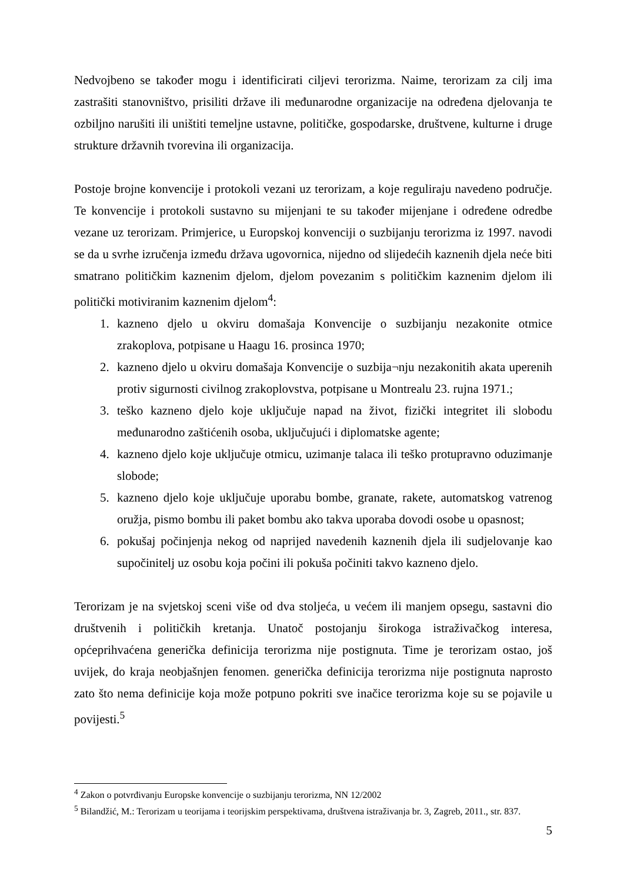Nedvojbeno se također mogu i identificirati ciljevi terorizma. Naime, terorizam za cilj ima zastrašiti stanovništvo, prisiliti države ili međunarodne organizacije na određena djelovanja te ozbiljno narušiti ili uništiti temeljne ustavne, političke, gospodarske, društvene, kulturne i druge strukture državnih tvorevina ili organizacija.
Postoje brojne konvencije i protokoli vezani uz terorizam, a koje reguliraju navedeno područje. Te konvencije i protokoli sustavno su mijenjani te su također mijenjane i određene odredbe vezane uz terorizam. Primjerice, u Europskoj konvenciji o suzbijanju terorizma iz 1997. navodi se da u svrhe izručenja između država ugovornica, nijedno od slijedećih kaznenih djela neće biti smatrano političkim kaznenim djelom, djelom povezanim s političkim kaznenim djelom ili politički motiviranim kaznenim djelom<sup>4</sup>:
1. kazneno djelo u okviru domašaja Konvencije o suzbijanju nezakonite otmice zrakoplova, potpisane u Haagu 16. prosinca 1970;
2. kazneno djelo u okviru domašaja Konvencije o suzbija¬nju nezakonitih akata uperenih protiv sigurnosti civilnog zrakoplovstva, potpisane u Montrealu 23. rujna 1971.;
3. teško kazneno djelo koje uključuje napad na život, fizički integritet ili slobodu međunarodno zaštićenih osoba, uključujući i diplomatske agente;
4. kazneno djelo koje uključuje otmicu, uzimanje talaca ili teško protupravno oduzimanje slobode;
5. kazneno djelo koje uključuje uporabu bombe, granate, rakete, automatskog vatrenog oružja, pismo bombu ili paket bombu ako takva uporaba dovodi osobe u opasnost;
6. pokušaj počinjenja nekog od naprijed navedenih kaznenih djela ili sudjelovanje kao supočinitelj uz osobu koja počini ili pokuša počiniti takvo kazneno djelo.
Terorizam je na svjetskoj sceni više od dva stoljeća, u većem ili manjem opsegu, sastavni dio društvenih i političkih kretanja. Unatoč postojanju širokoga istraživačkog interesa, općeprihvaćena generička definicija terorizma nije postignuta. Time je terorizam ostao, još uvijek, do kraja neobjašnjen fenomen. generička definicija terorizma nije postignuta naprosto zato što nema definicije koja može potpuno pokriti sve inačice terorizma koje su se pojavile u povijesti.<sup>5</sup>
<sup>4</sup> Zakon o potvrđivanju Europske konvencije o suzbijanju terorizma, NN 12/2002
<sup>5</sup> Bilandžić, M.: Terorizam u teorijama i teorijskim perspektivama, društvena istraživanja br. 3, Zagreb, 2011., str. 837.
5